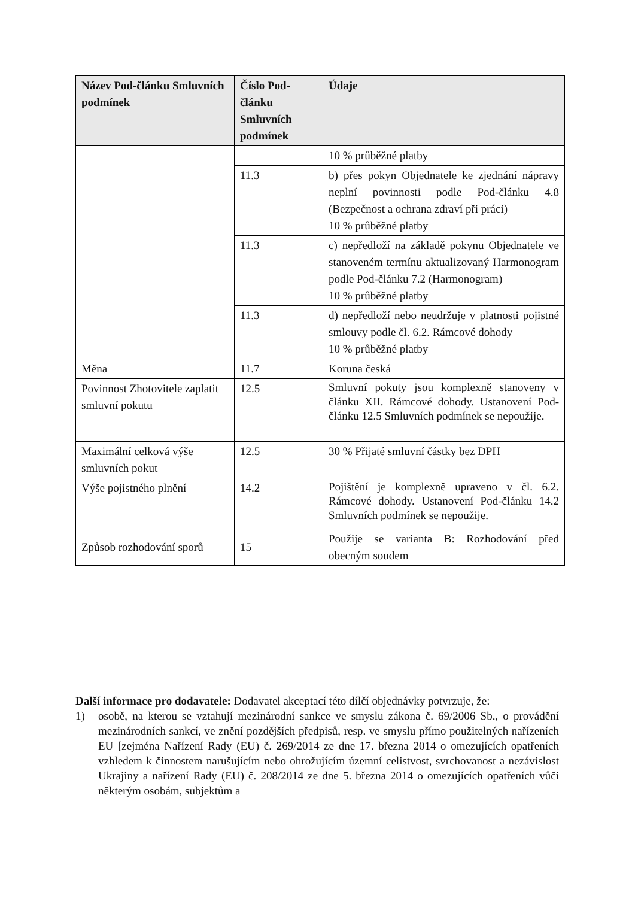| Název Pod-článku Smluvních podmínek | Číslo Pod-článku Smluvních podmínek | Údaje |
| --- | --- | --- |
| | | 10 % průběžné platby |
| | 11.3 | b) přes pokyn Objednatele ke zjednání nápravy neplní povinnosti podle Pod-článku 4.8 (Bezpečnost a ochrana zdraví při práci) 10 % průběžné platby |
| | 11.3 | c) nepředloží na základě pokynu Objednatele ve stanoveném termínu aktualizovaný Harmonogram podle Pod-článku 7.2 (Harmonogram) 10 % průběžné platby |
| | 11.3 | d) nepředloží nebo neudržuje v platnosti pojistné smlouvy podle čl. 6.2. Rámcové dohody 10 % průběžné platby |
| Měna | 11.7 | Koruna česká |
| Povinnost Zhotovitele zaplatit smluvní pokutu | 12.5 | Smluvní pokuty jsou komplexně stanoveny v článku XII. Rámcové dohody. Ustanovení Pod-článku 12.5 Smluvních podmínek se nepoužije. |
| Maximální celková výše smluvních pokut | 12.5 | 30 % Přijaté smluvní částky bez DPH |
| Výše pojistného plnění | 14.2 | Pojištění je komplexně upraveno v čl. 6.2. Rámcové dohody. Ustanovení Pod-článku 14.2 Smluvních podmínek se nepoužije. |
| Způsob rozhodování sporů | 15 | Použije se varianta B: Rozhodování před obecným soudem |
Další informace pro dodavatele: Dodavatel akceptací této dílčí objednávky potvrzuje, že:
1) osobě, na kterou se vztahují mezinárodní sankce ve smyslu zákona č. 69/2006 Sb., o provádění mezinárodních sankcí, ve znění pozdějších předpisů, resp. ve smyslu přímo použitelných nařízeních EU [zejména Nařízení Rady (EU) č. 269/2014 ze dne 17. března 2014 o omezujících opatřeních vzhledem k činnostem narušujícím nebo ohrožujícím územní celistvost, svrchovanost a nezávislost Ukrajiny a nařízení Rady (EU) č. 208/2014 ze dne 5. března 2014 o omezujících opatřeních vůči některým osobám, subjektům a